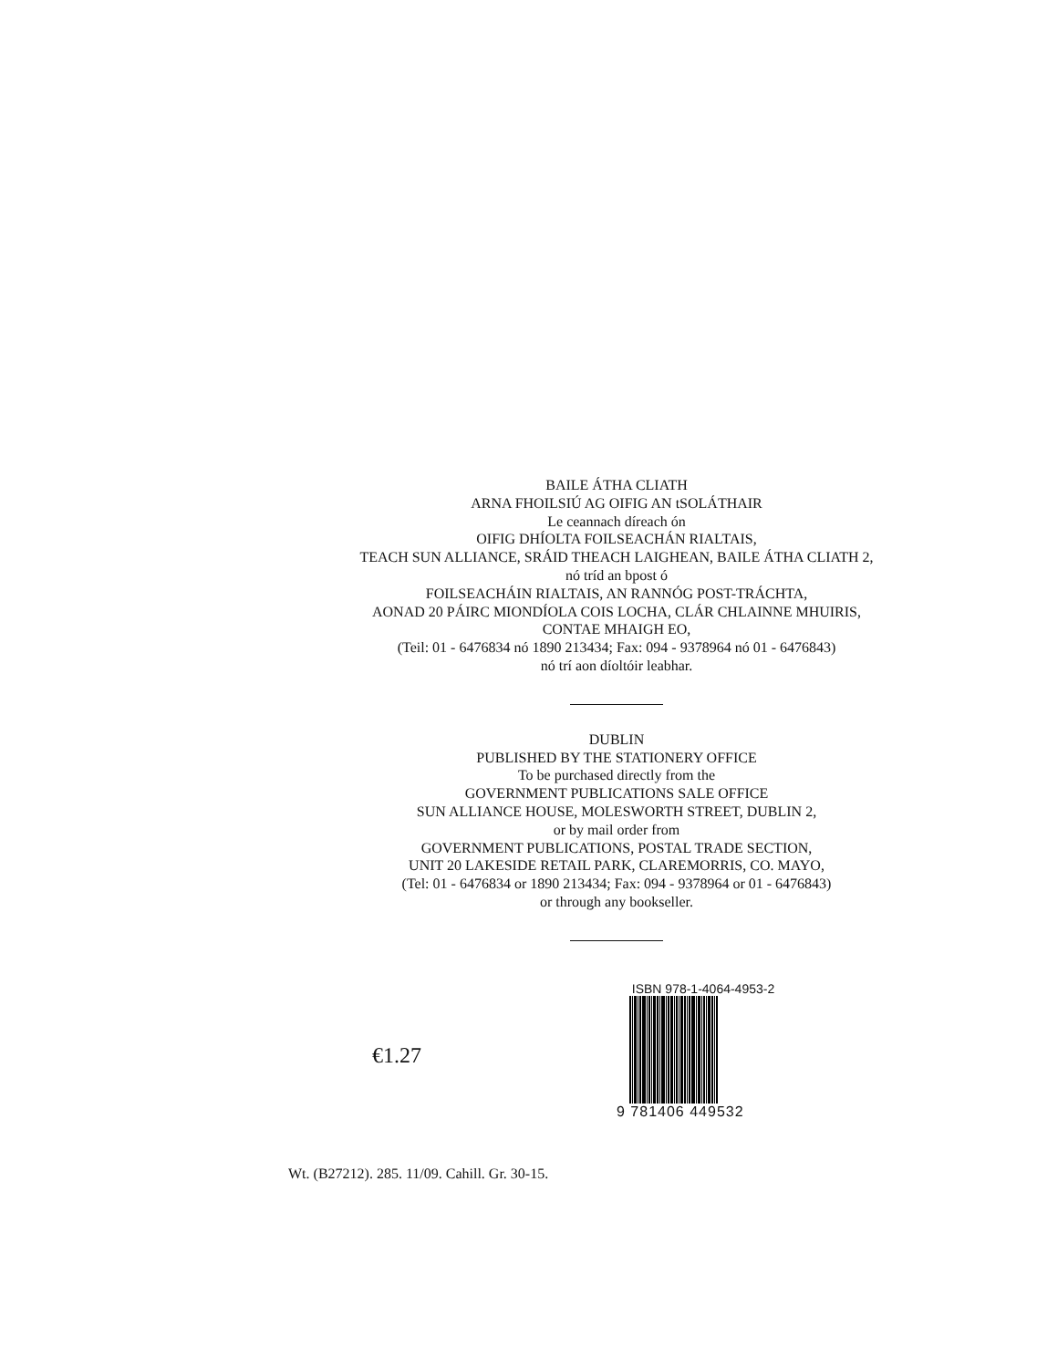BAILE ÁTHA CLIATH
ARNA FHOILSIÚ AG OIFIG AN tSOLÁTHAIR
Le ceannach díreach ón
OIFIG DHÍOLTA FOILSEACHÁN RIALTAIS,
TEACH SUN ALLIANCE, SRÁID THEACH LAIGHEAN, BAILE ÁTHA CLIATH 2,
nó tríd an bpost ó
FOILSEACHÁIN RIALTAIS, AN RANNÓG POST-TRÁCHTA,
AONAD 20 PÁIRC MIONDÍOLA COIS LOCHA, CLÁR CHLAINNE MHUIRIS,
CONTAE MHAIGH EO,
(Teil: 01 - 6476834 nó 1890 213434; Fax: 094 - 9378964 nó 01 - 6476843)
nó trí aon díoltóir leabhar.
DUBLIN
PUBLISHED BY THE STATIONERY OFFICE
To be purchased directly from the
GOVERNMENT PUBLICATIONS SALE OFFICE
SUN ALLIANCE HOUSE, MOLESWORTH STREET, DUBLIN 2,
or by mail order from
GOVERNMENT PUBLICATIONS, POSTAL TRADE SECTION,
UNIT 20 LAKESIDE RETAIL PARK, CLAREMORRIS, CO. MAYO,
(Tel: 01 - 6476834 or 1890 213434; Fax: 094 - 9378964 or 01 - 6476843)
or through any bookseller.
€1.27
ISBN 978-1-4064-4953-2
9 781406 449532
Wt. (B27212). 285. 11/09. Cahill. Gr. 30-15.